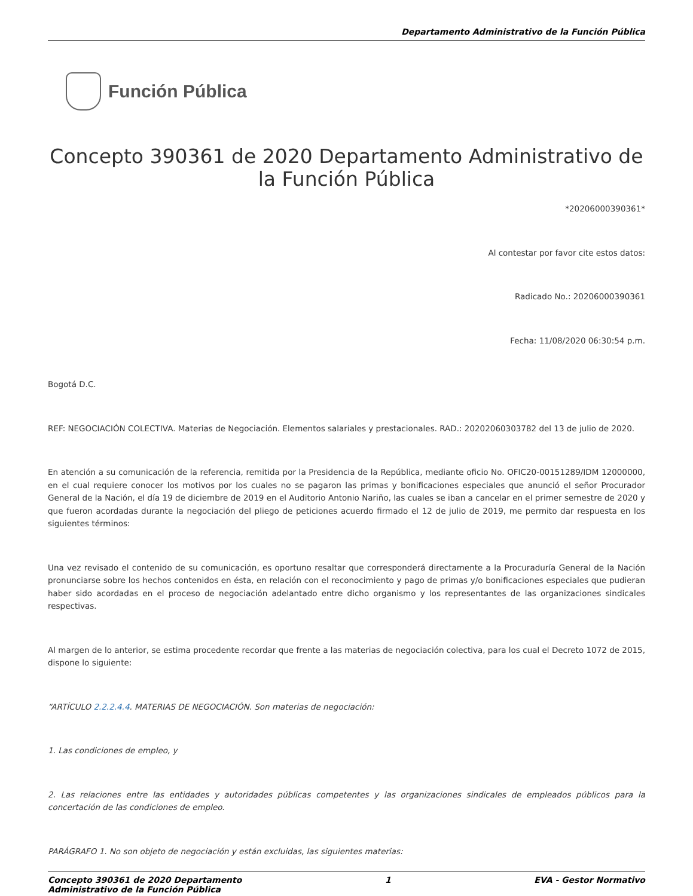Departamento Administrativo de la Función Pública
Función Pública
Concepto 390361 de 2020 Departamento Administrativo de la Función Pública
*20206000390361*
Al contestar por favor cite estos datos:
Radicado No.: 20206000390361
Fecha: 11/08/2020 06:30:54 p.m.
Bogotá D.C.
REF: NEGOCIACIÓN COLECTIVA. Materias de Negociación. Elementos salariales y prestacionales. RAD.: 20202060303782 del 13 de julio de 2020.
En atención a su comunicación de la referencia, remitida por la Presidencia de la República, mediante oficio No. OFIC20-00151289/IDM 12000000, en el cual requiere conocer los motivos por los cuales no se pagaron las primas y bonificaciones especiales que anunció el señor Procurador General de la Nación, el día 19 de diciembre de 2019 en el Auditorio Antonio Nariño, las cuales se iban a cancelar en el primer semestre de 2020 y que fueron acordadas durante la negociación del pliego de peticiones acuerdo firmado el 12 de julio de 2019, me permito dar respuesta en los siguientes términos:
Una vez revisado el contenido de su comunicación, es oportuno resaltar que corresponderá directamente a la Procuraduría General de la Nación pronunciarse sobre los hechos contenidos en ésta, en relación con el reconocimiento y pago de primas y/o bonificaciones especiales que pudieran haber sido acordadas en el proceso de negociación adelantado entre dicho organismo y los representantes de las organizaciones sindicales respectivas.
Al margen de lo anterior, se estima procedente recordar que frente a las materias de negociación colectiva, para los cual el Decreto 1072 de 2015, dispone lo siguiente:
“ARTÍCULO 2.2.2.4.4. MATERIAS DE NEGOCIACIÓN. Son materias de negociación:
1. Las condiciones de empleo, y
2. Las relaciones entre las entidades y autoridades públicas competentes y las organizaciones sindicales de empleados públicos para la concertación de las condiciones de empleo.
PARÁGRAFO 1. No son objeto de negociación y están excluidas, las siguientes materias:
Concepto 390361 de 2020 Departamento
Administrativo de la Función Pública
1 EVA - Gestor Normativo